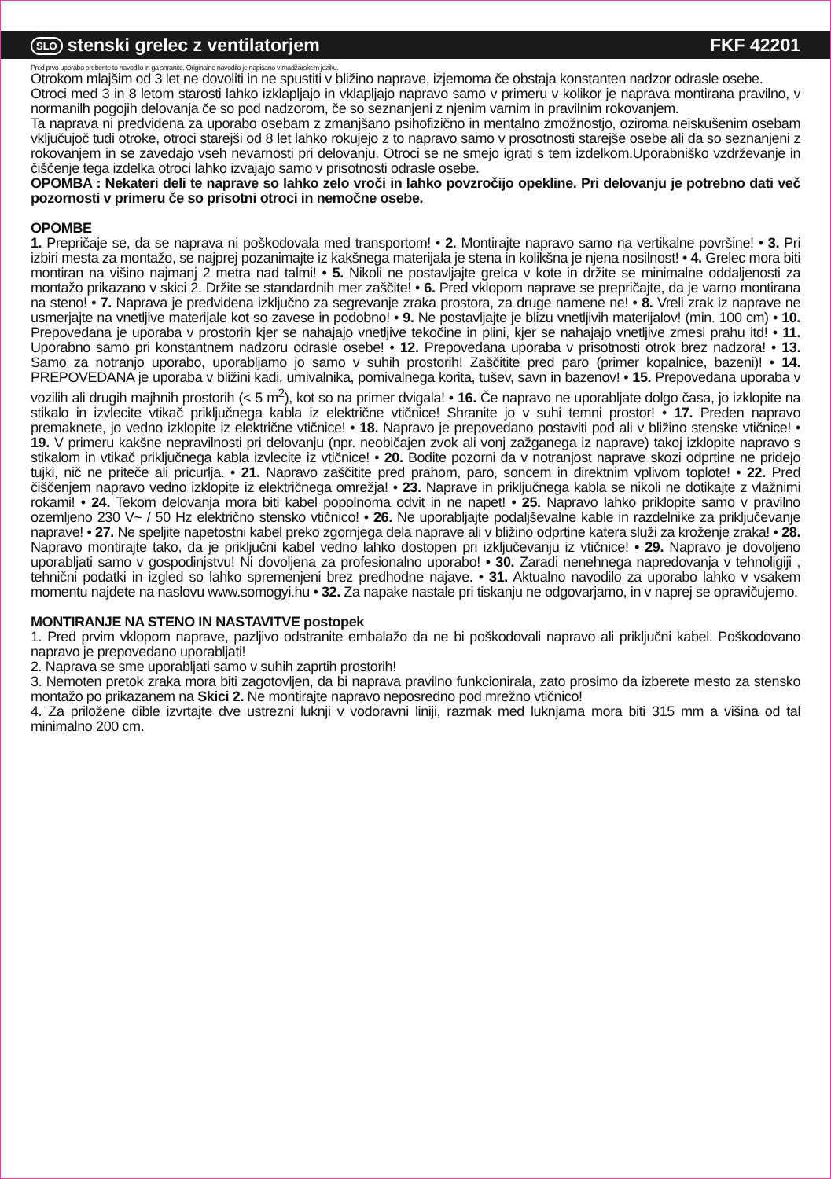SLO stenski grelec z ventilatorjem FKF 42201
Pred prvo uporabo preberite to navodilo in ga shranite. Originalno navodilo je napisano v madžarskem jeziku.
Otrokom mlajšim od 3 let ne dovoliti in ne spustiti v bližino naprave, izjemoma če obstaja konstanten nadzor odrasle osebe.
Otroci med 3 in 8 letom starosti lahko izklapljajo in vklapljajo napravo samo v primeru v kolikor je naprava montirana pravilno, v normanilh pogojih delovanja če so pod nadzorom, če so seznanjeni z njenim varnim in pravilnim rokovanjem.
Ta naprava ni predvidena za uporabo osebam z zmanjšano psihofizično in mentalno zmožnostjo, oziroma neiskušenim osebam vključujoč tudi otroke, otroci starejši od 8 let lahko rokujejo z to napravo samo v prosotnosti starejše osebe ali da so seznanjeni z rokovanjem in se zavedajo vseh nevarnosti pri delovanju. Otroci se ne smejo igrati s tem izdelkom.Uporabniško vzdrževanje in čiščenje tega izdelka otroci lahko izvajajo samo v prisotnosti odrasle osebe.
OPOMBA : Nekateri deli te naprave so lahko zelo vroči in lahko povzročijo opekline. Pri delovanju je potrebno dati več pozornosti v primeru če so prisotni otroci in nemočne osebe.
OPOMBE
1. Prepričaje se, da se naprava ni poškodovala med transportom! • 2. Montirajte napravo samo na vertikalne površine! • 3. Pri izbiri mesta za montažo, se najprej pozanimajte iz kakšnega materijala je stena in kolikšna je njena nosilnost! • 4. Grelec mora biti montiran na višino najmanj 2 metra nad talmi! • 5. Nikoli ne postavljajte grelca v kote in držite se minimalne oddaljenosti za montažo prikazano v skici 2. Držite se standardnih mer zaščite! • 6. Pred vklopom naprave se prepričajte, da je varno montirana na steno! • 7. Naprava je predvidena izključno za segrevanje zraka prostora, za druge namene ne! • 8. Vreli zrak iz naprave ne usmerjajte na vnetljive materijale kot so zavese in podobno! • 9. Ne postavljajte je blizu vnetljivih materijalov! (min. 100 cm) • 10. Prepovedana je uporaba v prostorih kjer se nahajajo vnetljive tekočine in plini, kjer se nahajajo vnetljive zmesi prahu itd! • 11. Uporabno samo pri konstantnem nadzoru odrasle osebe! • 12. Prepovedana uporaba v prisotnosti otrok brez nadzora! • 13. Samo za notranjo uporabo, uporabljamo jo samo v suhih prostorih! Zaščitite pred paro (primer kopalnice, bazeni)! • 14. PREPOVEDANA je uporaba v bližini kadi, umivalnika, pomivalnega korita, tušev, savn in bazenov! • 15. Prepovedana uporaba v vozilih ali drugih majhnih prostorih (< 5 m<sup>2</sup>), kot so na primer dvigala! • 16. Če napravo ne uporabljate dolgo časa, jo izklopite na stikalo in izvlecite vtikač priključnega kabla iz električne vtičnice! Shranite jo v suhi temni prostor! • 17. Preden napravo premaknete, jo vedno izklopite iz električne vtičnice! • 18. Napravo je prepovedano postaviti pod ali v bližino stenske vtičnice! • 19. V primeru kakšne nepravilnosti pri delovanju (npr. neobičajen zvok ali vonj zažganega iz naprave) takoj izklopite napravo s stikalom in vtikač priključnega kabla izvlecite iz vtičnice! • 20. Bodite pozorni da v notranjost naprave skozi odprtine ne pridejo tujki, nič ne priteče ali pricurlja. • 21. Napravo zaščitite pred prahom, paro, soncem in direktnim vplivom toplote! • 22. Pred čiščenjem napravo vedno izklopite iz električnega omrežja! • 23. Naprave in priključnega kabla se nikoli ne dotikajte z vlažnimi rokami! • 24. Tekom delovanja mora biti kabel popolnoma odvit in ne napet! • 25. Napravo lahko priklopite samo v pravilno ozemljeno 230 V~ / 50 Hz električno stensko vtičnico! • 26. Ne uporabljajte podaljševalne kable in razdelnike za priključevanje naprave! • 27. Ne speljite napetostni kabel preko zgornjega dela naprave ali v bližino odprtine katera služi za kroženje zraka! • 28. Napravo montirajte tako, da je priključni kabel vedno lahko dostopen pri izključevanju iz vtičnice! • 29. Napravo je dovoljeno uporabljati samo v gospodinjstvu! Ni dovoljena za profesionalno uporabo! • 30. Zaradi nenehnega napredovanja v tehnoligiji , tehnični podatki in izgled so lahko spremenjeni brez predhodne najave. • 31. Aktualno navodilo za uporabo lahko v vsakem momentu najdete na naslovu www.somogyi.hu • 32. Za napake nastale pri tiskanju ne odgovarjamo, in v naprej se opravičujemo.
MONTIRANJE NA STENO IN NASTAVITVE postopek
1. Pred prvim vklopom naprave, pazljivo odstranite embalažo da ne bi poškodovali napravo ali priključni kabel. Poškodovano napravo je prepovedano uporabljati!
2. Naprava se sme uporabljati samo v suhih zaprtih prostorih!
3. Nemoten pretok zraka mora biti zagotovljen, da bi naprava pravilno funkcionirala, zato prosimo da izberete mesto za stensko montažo po prikazanem na Skici 2. Ne montirajte napravo neposredno pod mrežno vtičnico!
4. Za priložene dible izvrtajte dve ustrezni luknji v vodoravni liniji, razmak med luknjama mora biti 315 mm a višina od tal minimalno 200 cm.